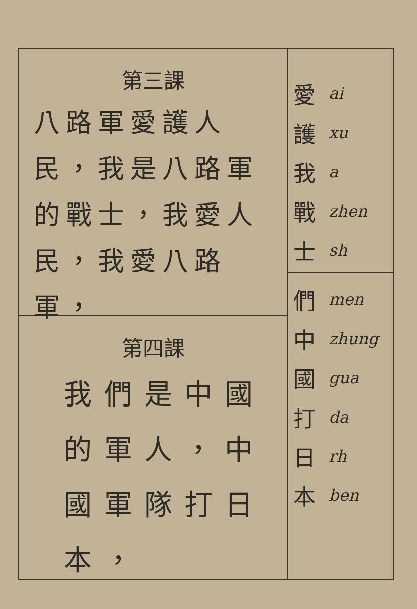第三課
八路軍愛護人民，我是八路軍的戰士，我愛人民，我愛八路軍，
第四課
我們是中國的軍人，中國軍隊打日本，
愛 ai
護 xu
我 a
戰 zhen
士 sh
們 men
中 zhung
國 gua
打 da
日 rh
本 ben